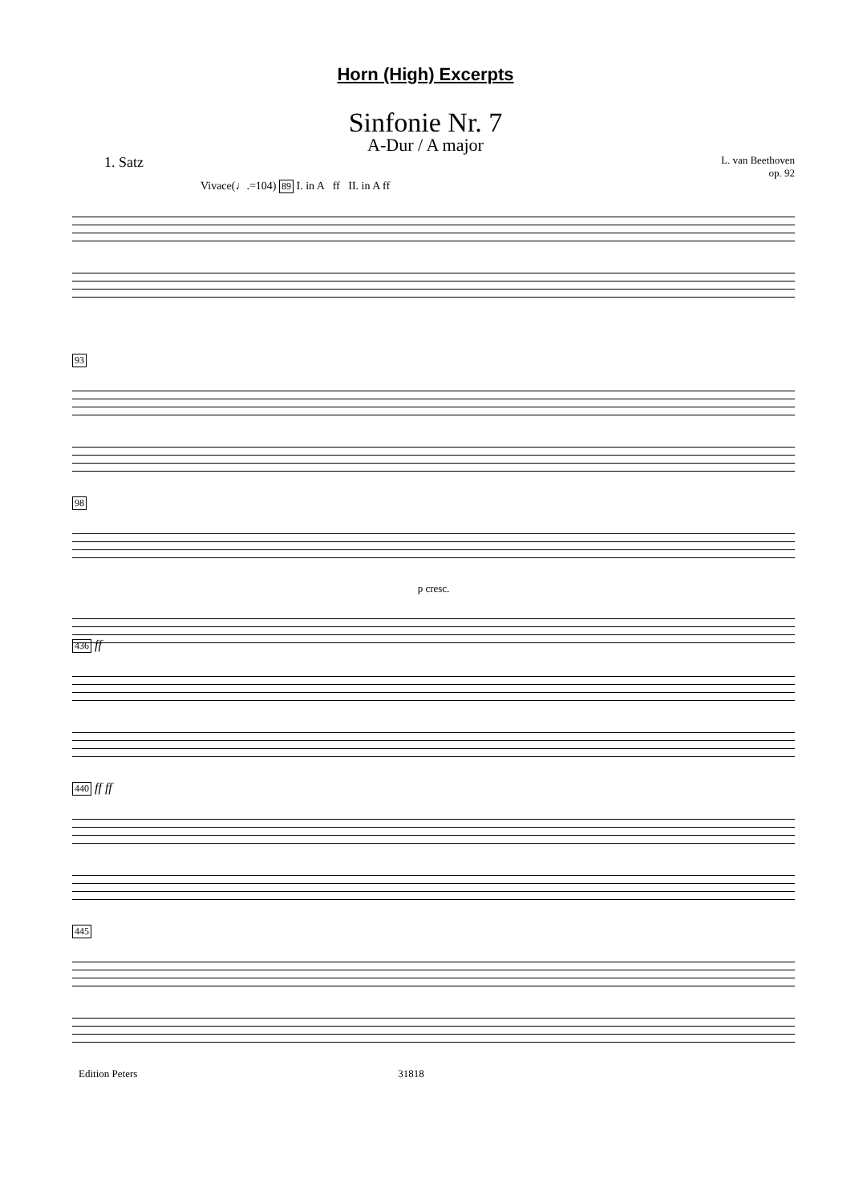Horn (High) Excerpts
Sinfonie Nr. 7
A-Dur / A major
1. Satz L. van Beethoven
op. 92
Vivace(♩.=104) 89 I. in A ff II. in A ff
93
98
p cresc.
436 ff
440 ff ff
445
Edition Peters 31818